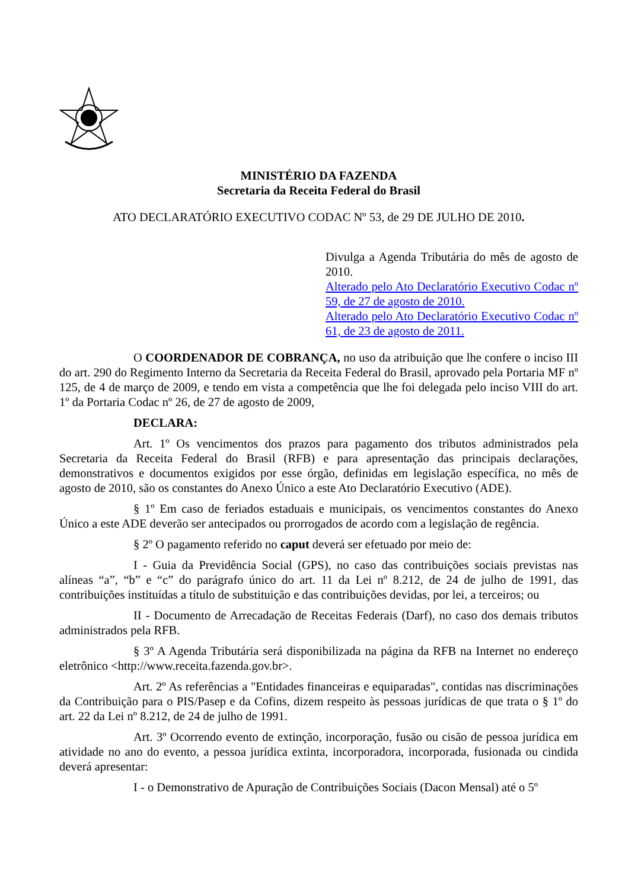MINISTÉRIO DA FAZENDA
Secretaria da Receita Federal do Brasil
ATO DECLARATÓRIO EXECUTIVO CODAC Nº 53, de 29 DE JULHO DE 2010.
Divulga a Agenda Tributária do mês de agosto de 2010.
Alterado pelo Ato Declaratório Executivo Codac nº 59, de 27 de agosto de 2010.
Alterado pelo Ato Declaratório Executivo Codac nº 61, de 23 de agosto de 2011.
O COORDENADOR DE COBRANÇA, no uso da atribuição que lhe confere o inciso III do art. 290 do Regimento Interno da Secretaria da Receita Federal do Brasil, aprovado pela Portaria MF nº 125, de 4 de março de 2009, e tendo em vista a competência que lhe foi delegada pelo inciso VIII do art. 1º da Portaria Codac nº 26, de 27 de agosto de 2009,
DECLARA:
Art. 1º Os vencimentos dos prazos para pagamento dos tributos administrados pela Secretaria da Receita Federal do Brasil (RFB) e para apresentação das principais declarações, demonstrativos e documentos exigidos por esse órgão, definidas em legislação específica, no mês de agosto de 2010, são os constantes do Anexo Único a este Ato Declaratório Executivo (ADE).
§ 1º Em caso de feriados estaduais e municipais, os vencimentos constantes do Anexo Único a este ADE deverão ser antecipados ou prorrogados de acordo com a legislação de regência.
§ 2º O pagamento referido no caput deverá ser efetuado por meio de:
I - Guia da Previdência Social (GPS), no caso das contribuições sociais previstas nas alíneas “a”, “b” e “c” do parágrafo único do art. 11 da Lei nº 8.212, de 24 de julho de 1991, das contribuições instituídas a título de substituição e das contribuições devidas, por lei, a terceiros; ou
II - Documento de Arrecadação de Receitas Federais (Darf), no caso dos demais tributos administrados pela RFB.
§ 3º A Agenda Tributária será disponibilizada na página da RFB na Internet no endereço eletrônico <http://www.receita.fazenda.gov.br>.
Art. 2º As referências a "Entidades financeiras e equiparadas", contidas nas discriminações da Contribuição para o PIS/Pasep e da Cofins, dizem respeito às pessoas jurídicas de que trata o § 1º do art. 22 da Lei nº 8.212, de 24 de julho de 1991.
Art. 3º Ocorrendo evento de extinção, incorporação, fusão ou cisão de pessoa jurídica em atividade no ano do evento, a pessoa jurídica extinta, incorporadora, incorporada, fusionada ou cindida deverá apresentar:
I - o Demonstrativo de Apuração de Contribuições Sociais (Dacon Mensal) até o 5º